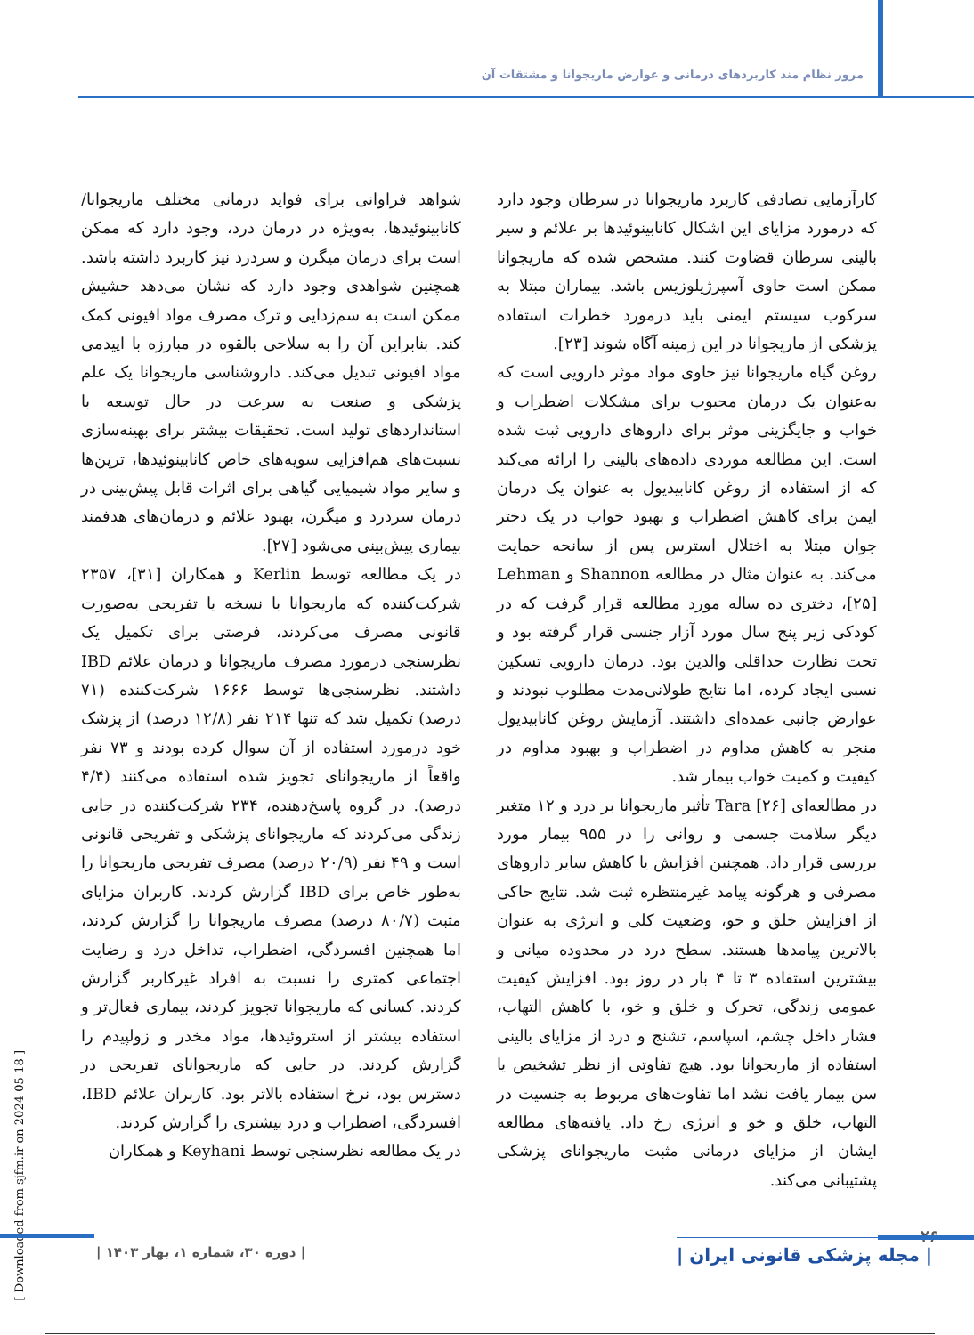مرور نظام مند کاربردهای درمانی و عوارض ماریجوانا و مشتقات آن
کارآزمایی تصادفی کاربرد ماریجوانا در سرطان وجود دارد که درمورد مزایای این اشکال کانابینوئیدها بر علائم و سیر بالینی سرطان قضاوت کنند. مشخص شده که ماریجوانا ممکن است حاوی آسپرژیلوزیس باشد. بیماران مبتلا به سرکوب سیستم ایمنی باید درمورد خطرات استفاده پزشکی از ماریجوانا در این زمینه آگاه شوند [۲۳].
روغن گیاه ماریجوانا نیز حاوی مواد موثر دارویی است که به‌عنوان یک درمان محبوب برای مشکلات اضطراب و خواب و جایگزینی موثر برای داروهای دارویی ثبت شده است. این مطالعه موردی داده‌های بالینی را ارائه می‌کند که از استفاده از روغن کانابیدیول به عنوان یک درمان ایمن برای کاهش اضطراب و بهبود خواب در یک دختر جوان مبتلا به اختلال استرس پس از سانحه حمایت می‌کند. به عنوان مثال در مطالعه Shannon و Lehman [۲۵]، دختری ده ساله مورد مطالعه قرار گرفت که در کودکی زیر پنج سال مورد آزار جنسی قرار گرفته بود و تحت نظارت حداقلی والدین بود. درمان دارویی تسکین نسبی ایجاد کرده، اما نتایج طولانی‌مدت مطلوب نبودند و عوارض جانبی عمده‌ای داشتند. آزمایش روغن کانابیدیول منجر به کاهش مداوم در اضطراب و بهبود مداوم در کیفیت و کمیت خواب بیمار شد.
در مطالعه‌ای Tara [۲۶] تأثیر ماریجوانا بر درد و ۱۲ متغیر دیگر سلامت جسمی و روانی را در ۹۵۵ بیمار مورد بررسی قرار داد. همچنین افزایش یا کاهش سایر داروهای مصرفی و هرگونه پیامد غیرمنتظره ثبت شد. نتایج حاکی از افزایش خلق و خو، وضعیت کلی و انرژی به عنوان بالاترین پیامدها هستند. سطح درد در محدوده میانی و بیشترین استفاده ۳ تا ۴ بار در روز بود. افزایش کیفیت عمومی زندگی، تحرک و خلق و خو، با کاهش التهاب، فشار داخل چشم، اسپاسم، تشنج و درد از مزایای بالینی استفاده از ماریجوانا بود. هیچ تفاوتی از نظر تشخیص یا سن بیمار یافت نشد اما تفاوت‌های مربوط به جنسیت در التهاب، خلق و خو و انرژی رخ داد. یافته‌های مطالعه ایشان از مزایای درمانی مثبت ماریجوانای پزشکی پشتیبانی می‌کند.
شواهد فراوانی برای فواید درمانی مختلف ماریجوانا/ کانابینوئیدها، به‌ویژه در درمان درد، وجود دارد که ممکن است برای درمان میگرن و سردرد نیز کاربرد داشته باشد. همچنین شواهدی وجود دارد که نشان می‌دهد حشیش ممکن است به سم‌زدایی و ترک مصرف مواد افیونی کمک کند. بنابراین آن را به سلاحی بالقوه در مبارزه با اپیدمی مواد افیونی تبدیل می‌کند. داروشناسی ماریجوانا یک علم پزشکی و صنعت به سرعت در حال توسعه با استانداردهای تولید است. تحقیقات بیشتر برای بهینه‌سازی نسبت‌های هم‌افزایی سویه‌های خاص کانابینوئیدها، ترپن‌ها و سایر مواد شیمیایی گیاهی برای اثرات قابل پیش‌بینی در درمان سردرد و میگرن، بهبود علائم و درمان‌های هدفمند بیماری پیش‌بینی می‌شود [۲۷].
در یک مطالعه توسط Kerlin و همکاران [۳۱]، ۲۳۵۷ شرکت‌کننده که ماریجوانا با نسخه یا تفریحی به‌صورت قانونی مصرف می‌کردند، فرصتی برای تکمیل یک نظرسنجی درمورد مصرف ماریجوانا و درمان علائم IBD داشتند. نظرسنجی‌ها توسط ۱۶۶۶ شرکت‌کننده (۷۱ درصد) تکمیل شد که تنها ۲۱۴ نفر (۱۲/۸ درصد) از پزشک خود درمورد استفاده از آن سوال کرده بودند و ۷۳ نفر واقعاً از ماریجوانای تجویز شده استفاده می‌کنند (۴/۴ درصد). در گروه پاسخ‌دهنده، ۲۳۴ شرکت‌کننده در جایی زندگی می‌کردند که ماریجوانای پزشکی و تفریحی قانونی است و ۴۹ نفر (۲۰/۹ درصد) مصرف تفریحی ماریجوانا را به‌طور خاص برای IBD گزارش کردند. کاربران مزایای مثبت (۸۰/۷ درصد) مصرف ماریجوانا را گزارش کردند، اما همچنین افسردگی، اضطراب، تداخل درد و رضایت اجتماعی کمتری را نسبت به افراد غیرکاربر گزارش کردند. کسانی که ماریجوانا تجویز کردند، بیماری فعال‌تر و استفاده بیشتر از استروئیدها، مواد مخدر و زولپیدم را گزارش کردند. در جایی که ماریجوانای تفریحی در دسترس بود، نرخ استفاده بالاتر بود. کاربران علائم IBD، افسردگی، اضطراب و درد بیشتری را گزارش کردند.
در یک مطالعه نظرسنجی توسط Keyhani و همکاران
[ Downloaded from sjfm.ir on 2024-05-18 ]
۲۶
| دوره ۳۰، شماره ۱، بهار ۱۴۰۳ |
| مجله پزشکی قانونی ایران |